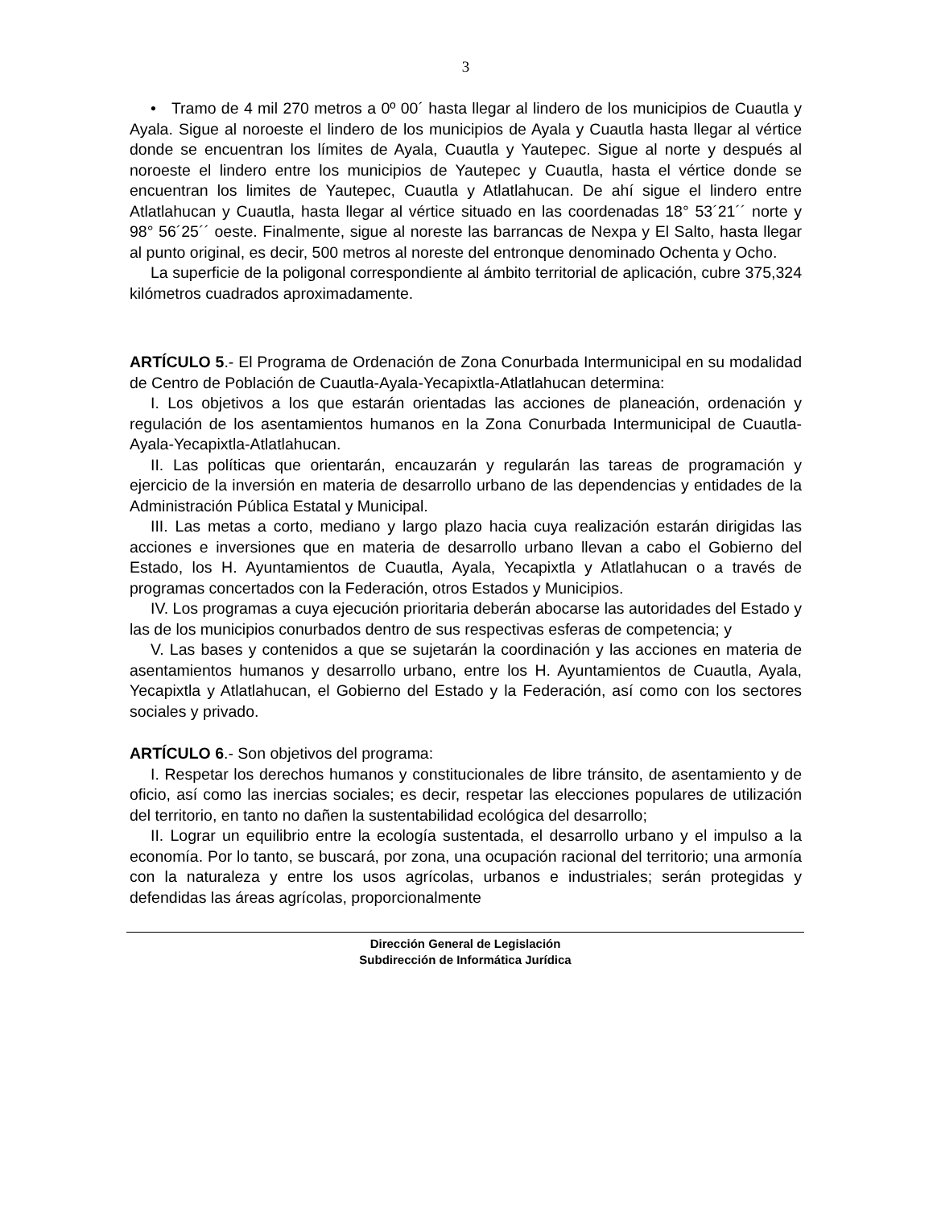3
• Tramo de 4 mil 270 metros a 0º 00´ hasta llegar al lindero de los municipios de Cuautla y Ayala. Sigue al noroeste el lindero de los municipios de Ayala y Cuautla hasta llegar al vértice donde se encuentran los límites de Ayala, Cuautla y Yautepec. Sigue al norte y después al noroeste el lindero entre los municipios de Yautepec y Cuautla, hasta el vértice donde se encuentran los limites de Yautepec, Cuautla y Atlatlahucan. De ahí sigue el lindero entre Atlatlahucan y Cuautla, hasta llegar al vértice situado en las coordenadas 18° 53´21´´ norte y 98° 56´25´´ oeste. Finalmente, sigue al noreste las barrancas de Nexpa y El Salto, hasta llegar al punto original, es decir, 500 metros al noreste del entronque denominado Ochenta y Ocho.
La superficie de la poligonal correspondiente al ámbito territorial de aplicación, cubre 375,324 kilómetros cuadrados aproximadamente.
ARTÍCULO 5.- El Programa de Ordenación de Zona Conurbada Intermunicipal en su modalidad de Centro de Población de Cuautla-Ayala-Yecapixtla-Atlatlahucan determina:
I. Los objetivos a los que estarán orientadas las acciones de planeación, ordenación y regulación de los asentamientos humanos en la Zona Conurbada Intermunicipal de Cuautla-Ayala-Yecapixtla-Atlatlahucan.
II. Las políticas que orientarán, encauzarán y regularán las tareas de programación y ejercicio de la inversión en materia de desarrollo urbano de las dependencias y entidades de la Administración Pública Estatal y Municipal.
III. Las metas a corto, mediano y largo plazo hacia cuya realización estarán dirigidas las acciones e inversiones que en materia de desarrollo urbano llevan a cabo el Gobierno del Estado, los H. Ayuntamientos de Cuautla, Ayala, Yecapixtla y Atlatlahucan o a través de programas concertados con la Federación, otros Estados y Municipios.
IV. Los programas a cuya ejecución prioritaria deberán abocarse las autoridades del Estado y las de los municipios conurbados dentro de sus respectivas esferas de competencia; y
V. Las bases y contenidos a que se sujetarán la coordinación y las acciones en materia de asentamientos humanos y desarrollo urbano, entre los H. Ayuntamientos de Cuautla, Ayala, Yecapixtla y Atlatlahucan, el Gobierno del Estado y la Federación, así como con los sectores sociales y privado.
ARTÍCULO 6.- Son objetivos del programa:
I. Respetar los derechos humanos y constitucionales de libre tránsito, de asentamiento y de oficio, así como las inercias sociales; es decir, respetar las elecciones populares de utilización del territorio, en tanto no dañen la sustentabilidad ecológica del desarrollo;
II. Lograr un equilibrio entre la ecología sustentada, el desarrollo urbano y el impulso a la economía. Por lo tanto, se buscará, por zona, una ocupación racional del territorio; una armonía con la naturaleza y entre los usos agrícolas, urbanos e industriales; serán protegidas y defendidas las áreas agrícolas, proporcionalmente
Dirección General de Legislación
Subdirección de Informática Jurídica